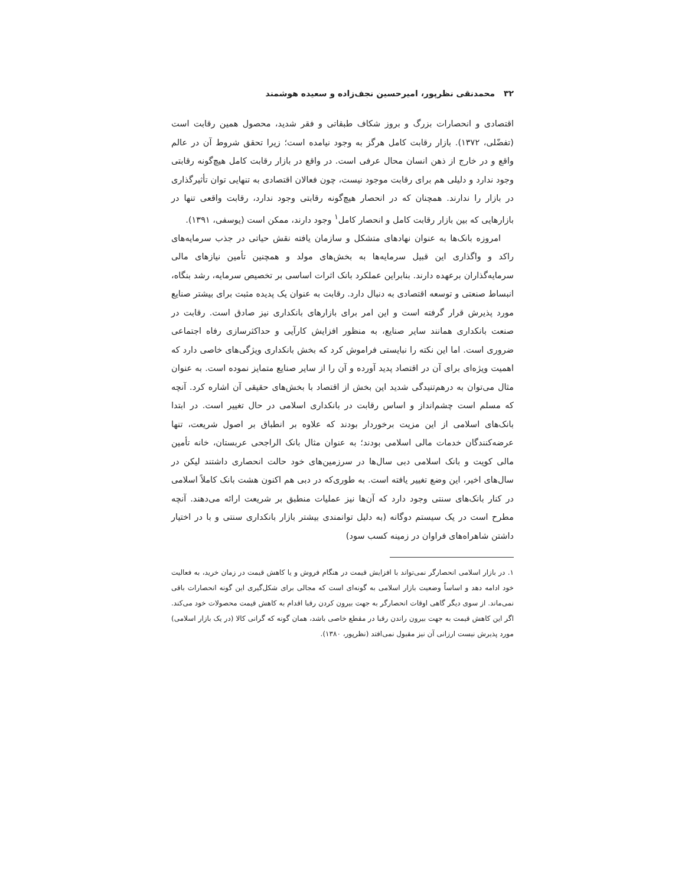۳۲ محمدنقی نظرپور، امیرحسین نجف‌زاده و سعیده هوشمند
اقتصادی و انحصارات بزرگ و بروز شکاف طبقاتی و فقر شدید، محصول همین رقابت است (تفضّلی، ۱۳۷۲). بازار رقابت کامل هرگز به وجود نیامده است؛ زیرا تحقق شروط آن در عالم واقع و در خارج از ذهن انسان محال عرفی است. در واقع در بازار رقابت کامل هیچ‌گونه رقابتی وجود ندارد و دلیلی هم برای رقابت موجود نیست، چون فعالان اقتصادی به تنهایی توان تأثیرگذاری در بازار را ندارند. همچنان که در انحصار هیچ‌گونه رقابتی وجود ندارد، رقابت واقعی تنها در بازارهایی که بین بازار رقابت کامل و انحصار کامل<sup>۱</sup> وجود دارند، ممکن است (یوسفی، ۱۳۹۱).
امروزه بانک‌ها به عنوان نهادهای متشکل و سازمان یافته نقش حیاتی در جذب سرمایه‌های راکد و واگذاری این قبیل سرمایه‌ها به بخش‌های مولد و همچنین تأمین نیازهای مالی سرمایه‌گذاران برعهده دارند. بنابراین عملکرد بانک اثرات اساسی بر تخصیص سرمایه، رشد بنگاه، انبساط صنعتی و توسعه اقتصادی به دنبال دارد. رقابت به عنوان یک پدیده مثبت برای بیشتر صنایع مورد پذیرش قرار گرفته است و این امر برای بازارهای بانکداری نیز صادق است. رقابت در صنعت بانکداری همانند سایر صنایع، به منظور افزایش کارآیی و حداکثرسازی رفاه اجتماعی ضروری است. اما این نکته را نبایستی فراموش کرد که بخش بانکداری ویژگی‌های خاصی دارد که اهمیت ویژه‌ای برای آن در اقتصاد پدید آورده و آن را از سایر صنایع متمایز نموده است. به عنوان مثال می‌توان به درهم‌تنیدگی شدید این بخش از اقتصاد با بخش‌های حقیقی آن اشاره کرد. آنچه که مسلم است چشم‌انداز و اساس رقابت در بانکداری اسلامی در حال تغییر است. در ابتدا بانک‌های اسلامی از این مزیت برخوردار بودند که علاوه بر انطباق بر اصول شریعت، تنها عرضه‌کنندگان خدمات مالی اسلامی بودند؛ به عنوان مثال بانک الراجحی عربستان، خانه تأمین مالی کویت و بانک اسلامی دبی سال‌ها در سرزمین‌های خود حالت انحصاری داشتند لیکن در سال‌های اخیر، این وضع تغییر یافته است. به طوری‌که در دبی هم اکنون هشت بانک کاملاً اسلامی در کنار بانک‌های سنتی وجود دارد که آن‌ها نیز عملیات منطبق بر شریعت ارائه می‌دهند. آنچه مطرح است در یک سیستم دوگانه (به دلیل توانمندی بیشتر بازار بانکداری سنتی و با در اختیار داشتن شاهراه‌های فراوان در زمینه کسب سود)
۱. در بازار اسلامی انحصارگر نمی‌تواند با افزایش قیمت در هنگام فروش و یا کاهش قیمت در زمان خرید، به فعالیت خود ادامه دهد و اساساً وضعیت بازار اسلامی به گونه‌ای است که مجالی برای شکل‌گیری این گونه انحصارات باقی نمی‌ماند. از سوی دیگر گاهی اوقات انحصارگر به جهت بیرون کردن رقبا اقدام به کاهش قیمت محصولات خود می‌کند. اگر این کاهش قیمت به جهت بیرون راندن رقبا در مقطع خاصی باشد، همان گونه که گرانی کالا (در یک بازار اسلامی) مورد پذیرش نیست ارزانی آن نیز مقبول نمی‌افتد (نظرپور، ۱۳۸۰).